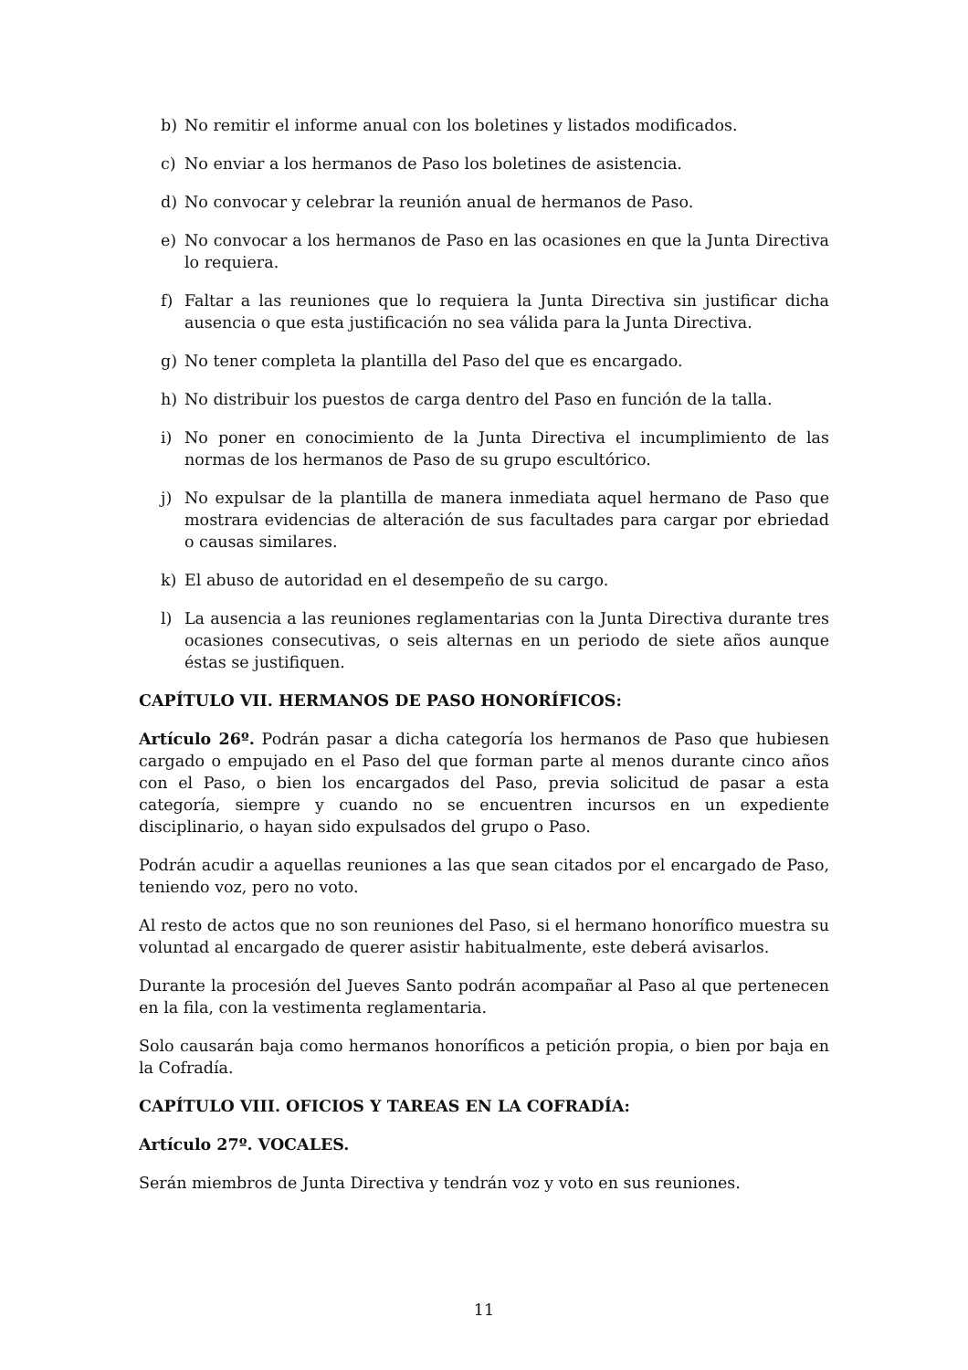b) No remitir el informe anual con los boletines y listados modificados.
c) No enviar a los hermanos de Paso los boletines de asistencia.
d) No convocar y celebrar la reunión anual de hermanos de Paso.
e) No convocar a los hermanos de Paso en las ocasiones en que la Junta Directiva lo requiera.
f) Faltar a las reuniones que lo requiera la Junta Directiva sin justificar dicha ausencia o que esta justificación no sea válida para la Junta Directiva.
g) No tener completa la plantilla del Paso del que es encargado.
h) No distribuir los puestos de carga dentro del Paso en función de la talla.
i) No poner en conocimiento de la Junta Directiva el incumplimiento de las normas de los hermanos de Paso de su grupo escultórico.
j) No expulsar de la plantilla de manera inmediata aquel hermano de Paso que mostrara evidencias de alteración de sus facultades para cargar por ebriedad o causas similares.
k) El abuso de autoridad en el desempeño de su cargo.
l) La ausencia a las reuniones reglamentarias con la Junta Directiva durante tres ocasiones consecutivas, o seis alternas en un periodo de siete años aunque éstas se justifiquen.
CAPÍTULO VII. HERMANOS DE PASO HONORÍFICOS:
Artículo 26º. Podrán pasar a dicha categoría los hermanos de Paso que hubiesen cargado o empujado en el Paso del que forman parte al menos durante cinco años con el Paso, o bien los encargados del Paso, previa solicitud de pasar a esta categoría, siempre y cuando no se encuentren incursos en un expediente disciplinario, o hayan sido expulsados del grupo o Paso.
Podrán acudir a aquellas reuniones a las que sean citados por el encargado de Paso, teniendo voz, pero no voto.
Al resto de actos que no son reuniones del Paso, si el hermano honorífico muestra su voluntad al encargado de querer asistir habitualmente, este deberá avisarlos.
Durante la procesión del Jueves Santo podrán acompañar al Paso al que pertenecen en la fila, con la vestimenta reglamentaria.
Solo causarán baja como hermanos honoríficos a petición propia, o bien por baja en la Cofradía.
CAPÍTULO VIII. OFICIOS Y TAREAS EN LA COFRADÍA:
Artículo 27º. VOCALES.
Serán miembros de Junta Directiva y tendrán voz y voto en sus reuniones.
11